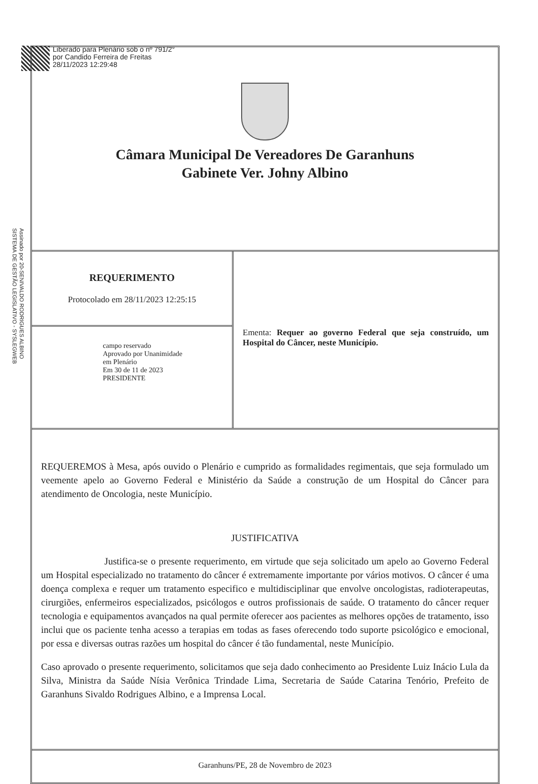Liberado para Plenário sob o nº 791/2°
por Candido Ferreira de Freitas
28/11/2023 12:29:48
Assinado por 20-SENIVALDO RODRIGUES ALBINO
SISTEMA DE GESTÃO LEGISLATIVO - SYSLEGWEB
Câmara Municipal De Vereadores De Garanhuns
Gabinete Ver. Johny Albino
REQUERIMENTO
Protocolado em 28/11/2023 12:25:15
campo reservado
Aprovado por Unanimidade
em Plenário
Em 30 de 11 de 2023
PRESIDENTE
Ementa: Requer ao governo Federal que seja construído, um Hospital do Câncer, neste Município.
REQUEREMOS à Mesa, após ouvido o Plenário e cumprido as formalidades regimentais, que seja formulado um veemente apelo ao Governo Federal e Ministério da Saúde a construção de um Hospital do Câncer para atendimento de Oncologia, neste Município.
JUSTIFICATIVA
Justifica-se o presente requerimento, em virtude que seja solicitado um apelo ao Governo Federal um Hospital especializado no tratamento do câncer é extremamente importante por vários motivos. O câncer é uma doença complexa e requer um tratamento especifico e multidisciplinar que envolve oncologistas, radioterapeutas, cirurgiões, enfermeiros especializados, psicólogos e outros profissionais de saúde. O tratamento do câncer requer tecnologia e equipamentos avançados na qual permite oferecer aos pacientes as melhores opções de tratamento, isso inclui que os paciente tenha acesso a terapias em todas as fases oferecendo todo suporte psicológico e emocional, por essa e diversas outras razões um hospital do câncer é tão fundamental, neste Município.
Caso aprovado o presente requerimento, solicitamos que seja dado conhecimento ao Presidente Luiz Inácio Lula da Silva, Ministra da Saúde Nísia Verônica Trindade Lima, Secretaria de Saúde Catarina Tenório, Prefeito de Garanhuns Sivaldo Rodrigues Albino, e a Imprensa Local.
Garanhuns/PE, 28 de Novembro de 2023